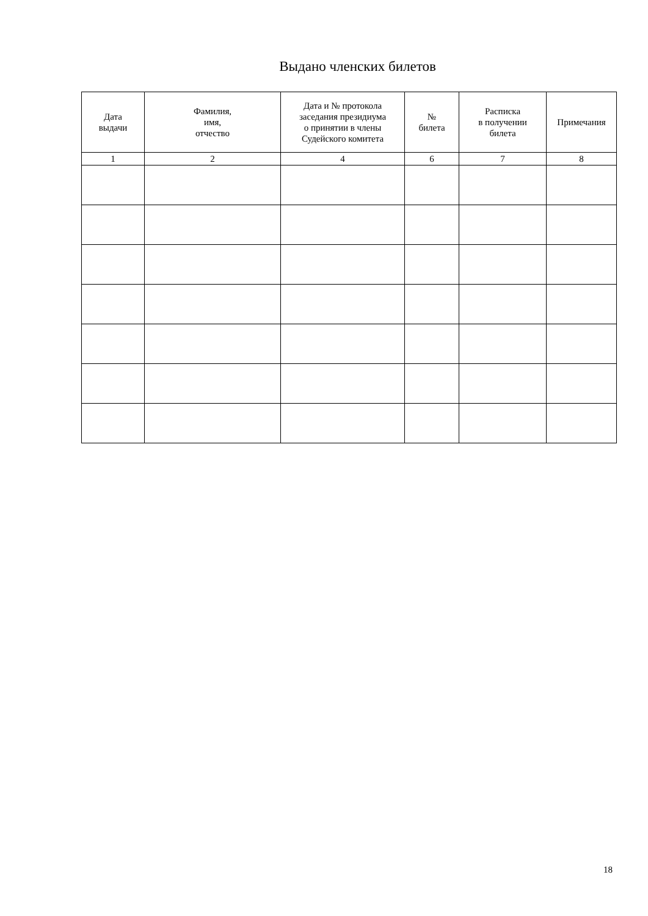Выдано членских билетов
| Дата выдачи | Фамилия, имя, отчество | Дата и № протокола заседания президиума о принятии в члены Судейского комитета | № билета | Расписка в получении билета | Примечания |
| --- | --- | --- | --- | --- | --- |
| 1 | 2 | 4 | 6 | 7 | 8 |
18